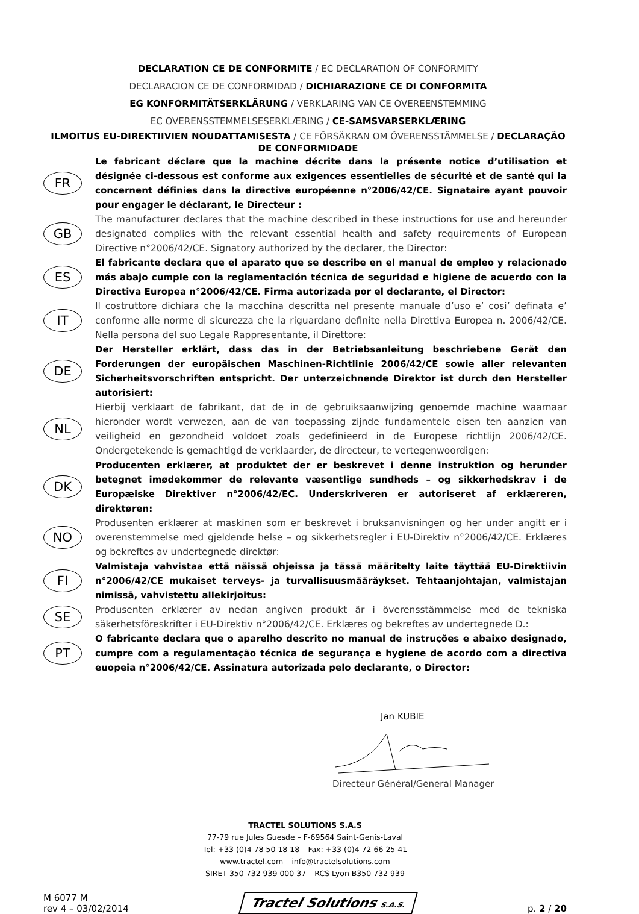DECLARATION CE DE CONFORMITE / EC DECLARATION OF CONFORMITY
DECLARACION CE DE CONFORMIDAD / DICHIARAZIONE CE DI CONFORMITA
EG KONFORMITÄTSERKLÄRUNG / VERKLARING VAN CE OVEREENSTEMMING
EC OVERENSSTEMMELSESERKLÆRING / CE-SAMSVARSERKLÆRING
ILMOITUS EU-DIREKTIIVIEN NOUDATTAMISESTA / CE FÖRSÄKRAN OM ÖVERENSSTÄMMELSE / DECLARAÇÃO DE CONFORMIDADE
FR
Le fabricant déclare que la machine décrite dans la présente notice d’utilisation et désignée ci-dessous est conforme aux exigences essentielles de sécurité et de santé qui la concernent définies dans la directive européenne n°2006/42/CE. Signataire ayant pouvoir pour engager le déclarant, le Directeur :
GB
The manufacturer declares that the machine described in these instructions for use and hereunder designated complies with the relevant essential health and safety requirements of European Directive n°2006/42/CE. Signatory authorized by the declarer, the Director:
ES
El fabricante declara que el aparato que se describe en el manual de empleo y relacionado más abajo cumple con la reglamentación técnica de seguridad e higiene de acuerdo con la Directiva Europea n°2006/42/CE. Firma autorizada por el declarante, el Director:
IT
Il costruttore dichiara che la macchina descritta nel presente manuale d’uso e’ cosi’ definata e’ conforme alle norme di sicurezza che la riguardano definite nella Direttiva Europea n. 2006/42/CE. Nella persona del suo Legale Rappresentante, il Direttore:
DE
Der Hersteller erklärt, dass das in der Betriebsanleitung beschriebene Gerät den Forderungen der europäischen Maschinen-Richtlinie 2006/42/CE sowie aller relevanten Sicherheitsvorschriften entspricht. Der unterzeichnende Direktor ist durch den Hersteller autorisiert:
NL
Hierbij verklaart de fabrikant, dat de in de gebruiksaanwijzing genoemde machine waarnaar hieronder wordt verwezen, aan de van toepassing zijnde fundamentele eisen ten aanzien van veiligheid en gezondheid voldoet zoals gedefinieerd in de Europese richtlijn 2006/42/CE. Ondergetekende is gemachtigd de verklaarder, de directeur, te vertegenwoordigen:
DK
Producenten erklærer, at produktet der er beskrevet i denne instruktion og herunder betegnet imødekommer de relevante væsentlige sundheds – og sikkerhedskrav i de Europæiske Direktiver n°2006/42/EC. Underskriveren er autoriseret af erklæreren, direktøren:
NO
Produsenten erklærer at maskinen som er beskrevet i bruksanvisningen og her under angitt er i overenstemmelse med gjeldende helse – og sikkerhetsregler i EU-Direktiv n°2006/42/CE. Erklæres og bekreftes av undertegnede direktør:
FI
Valmistaja vahvistaa että näissä ohjeissa ja tässä määritelty laite täyttää EU-Direktiivin n°2006/42/CE mukaiset terveys- ja turvallisuusmääräykset. Tehtaanjohtajan, valmistajan nimissä, vahvistettu allekirjoitus:
SE
Produsenten erklærer av nedan angiven produkt är i överensstämmelse med de tekniska säkerhetsföreskrifter i EU-Direktiv n°2006/42/CE. Erklæres og bekreftes av undertegnede D.:
PT
O fabricante declara que o aparelho descrito no manual de instruções e abaixo designado, cumpre com a regulamentação técnica de segurança e hygiene de acordo com a directiva euopeia n°2006/42/CE. Assinatura autorizada pelo declarante, o Director:
Jan KUBIE
Directeur Général/General Manager
TRACTEL SOLUTIONS S.A.S
77-79 rue Jules Guesde – F-69564 Saint-Genis-Laval
Tel: +33 (0)4 78 50 18 18 – Fax: +33 (0)4 72 66 25 41
www.tractel.com – info@tractelsolutions.com
SIRET 350 732 939 000 37 – RCS Lyon B350 732 939
M 6077 M
rev 4 – 03/02/2014
Tractel Solutions S.A.S.
p. 2 / 20